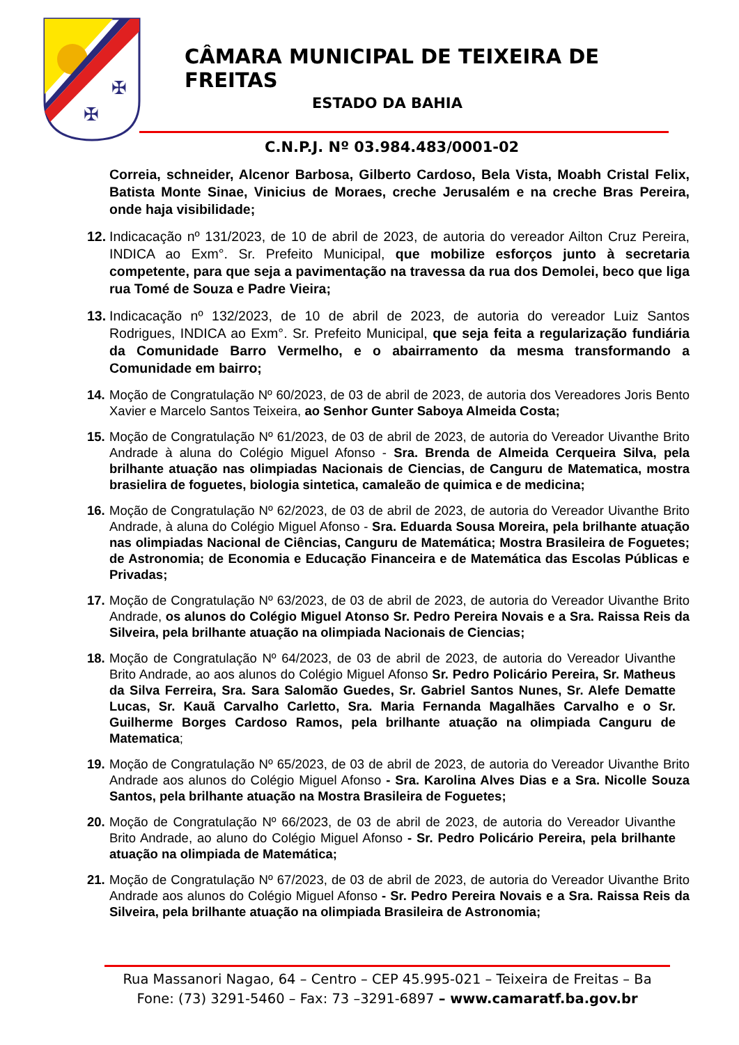✠
✠
CÂMARA MUNICIPAL DE TEIXEIRA DE FREITAS
ESTADO DA BAHIA
C.N.P.J. Nº 03.984.483/0001-02
Correia, schneider, Alcenor Barbosa, Gilberto Cardoso, Bela Vista, Moabh Cristal Felix, Batista Monte Sinae, Vinicius de Moraes, creche Jerusalém e na creche Bras Pereira, onde haja visibilidade;
12.
Indicacação nº 131/2023, de 10 de abril de 2023, de autoria do vereador Ailton Cruz Pereira, INDICA ao Exm°. Sr. Prefeito Municipal, que mobilize esforços junto à secretaria competente, para que seja a pavimentação na travessa da rua dos Demolei, beco que liga rua Tomé de Souza e Padre Vieira;
13.
Indicacação nº 132/2023, de 10 de abril de 2023, de autoria do vereador Luiz Santos Rodrigues, INDICA ao Exm°. Sr. Prefeito Municipal, que seja feita a regularização fundiária da Comunidade Barro Vermelho, e o abairramento da mesma transformando a Comunidade em bairro;
14.
Moção de Congratulação Nº 60/2023, de 03 de abril de 2023, de autoria dos Vereadores Joris Bento Xavier e Marcelo Santos Teixeira, ao Senhor Gunter Saboya Almeida Costa;
15.
Moção de Congratulação Nº 61/2023, de 03 de abril de 2023, de autoria do Vereador Uivanthe Brito Andrade à aluna do Colégio Miguel Afonso - Sra. Brenda de Almeida Cerqueira Silva, pela brilhante atuação nas olimpiadas Nacionais de Ciencias, de Canguru de Matematica, mostra brasielira de foguetes, biologia sintetica, camaleão de quimica e de medicina;
16.
Moção de Congratulação Nº 62/2023, de 03 de abril de 2023, de autoria do Vereador Uivanthe Brito Andrade, à aluna do Colégio Miguel Afonso - Sra. Eduarda Sousa Moreira, pela brilhante atuação nas olimpiadas Nacional de Ciências, Canguru de Matemática; Mostra Brasileira de Foguetes; de Astronomia; de Economia e Educação Financeira e de Matemática das Escolas Públicas e Privadas;
17.
Moção de Congratulação Nº 63/2023, de 03 de abril de 2023, de autoria do Vereador Uivanthe Brito Andrade, os alunos do Colégio Miguel Atonso Sr. Pedro Pereira Novais e a Sra. Raissa Reis da Silveira, pela brilhante atuação na olimpiada Nacionais de Ciencias;
18.
Moção de Congratulação Nº 64/2023, de 03 de abril de 2023, de autoria do Vereador Uivanthe Brito Andrade, ao aos alunos do Colégio Miguel Afonso Sr. Pedro Policário Pereira, Sr. Matheus da Silva Ferreira, Sra. Sara Salomão Guedes, Sr. Gabriel Santos Nunes, Sr. Alefe Dematte Lucas, Sr. Kauã Carvalho Carletto, Sra. Maria Fernanda Magalhães Carvalho e o Sr. Guilherme Borges Cardoso Ramos, pela brilhante atuação na olimpiada Canguru de Matematica;
19.
Moção de Congratulação Nº 65/2023, de 03 de abril de 2023, de autoria do Vereador Uivanthe Brito Andrade aos alunos do Colégio Miguel Afonso - Sra. Karolina Alves Dias e a Sra. Nicolle Souza Santos, pela brilhante atuação na Mostra Brasileira de Foguetes;
20.
Moção de Congratulação Nº 66/2023, de 03 de abril de 2023, de autoria do Vereador Uivanthe Brito Andrade, ao aluno do Colégio Miguel Afonso - Sr. Pedro Policário Pereira, pela brilhante atuação na olimpiada de Matemática;
21.
Moção de Congratulação Nº 67/2023, de 03 de abril de 2023, de autoria do Vereador Uivanthe Brito Andrade aos alunos do Colégio Miguel Afonso - Sr. Pedro Pereira Novais e a Sra. Raissa Reis da Silveira, pela brilhante atuação na olimpiada Brasileira de Astronomia;
Rua Massanori Nagao, 64 – Centro – CEP 45.995-021 – Teixeira de Freitas – Ba
Fone: (73) 3291-5460 – Fax: 73 –3291-6897 – www.camaratf.ba.gov.br